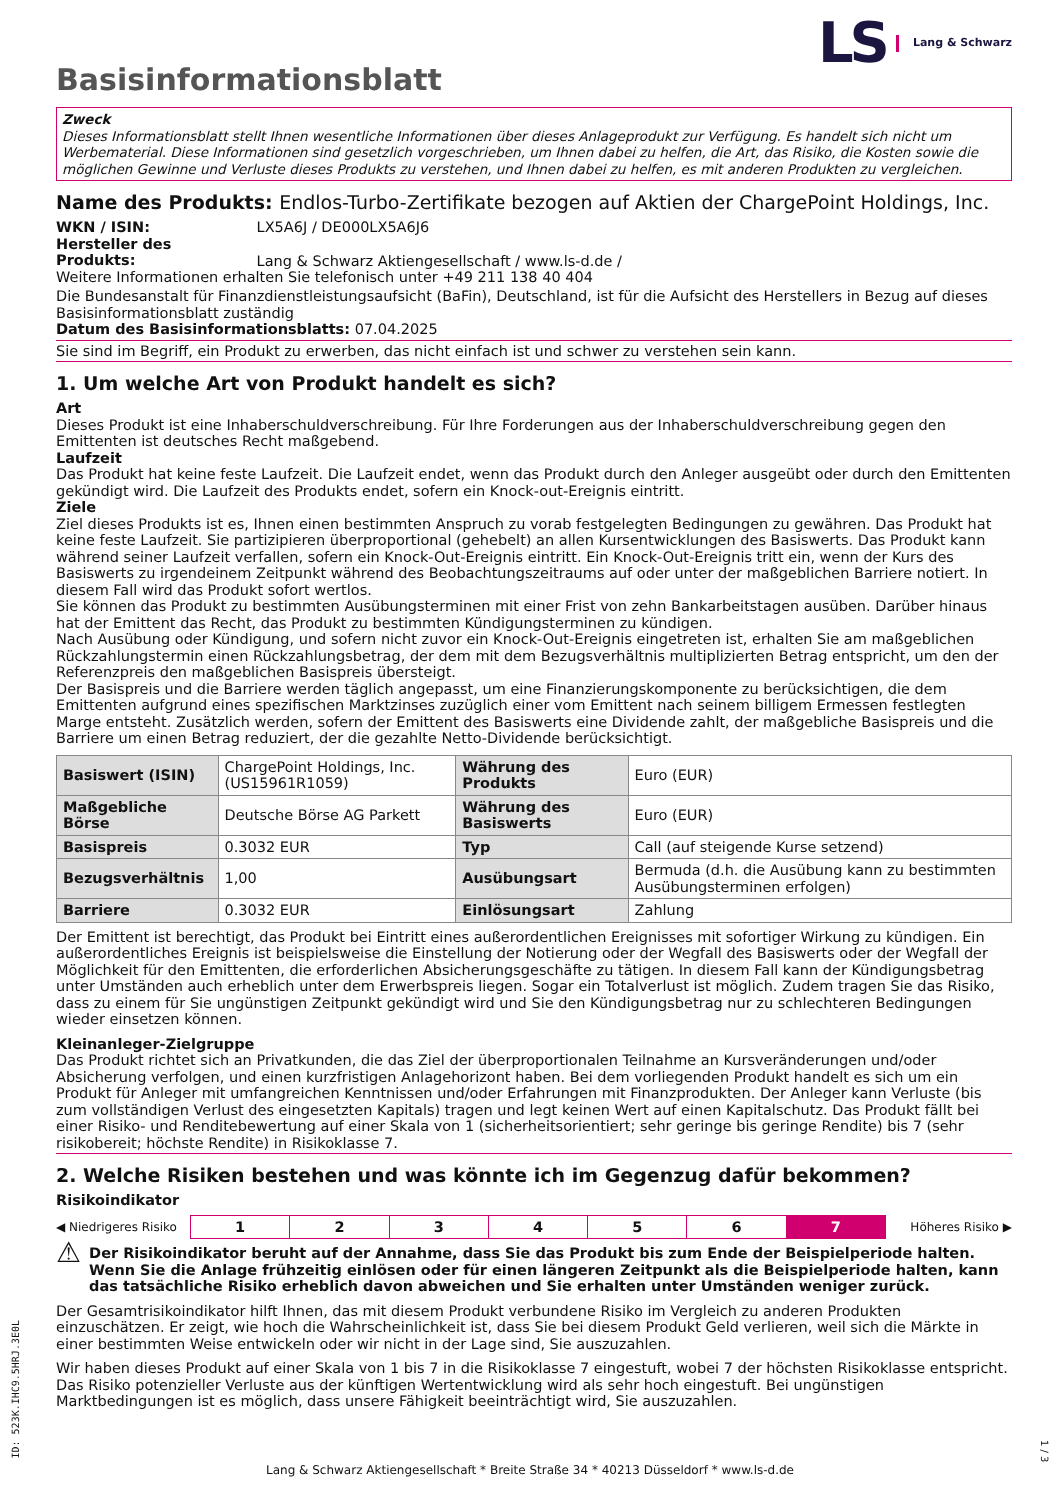LS Lang & Schwarz
Basisinformationsblatt
Zweck
Dieses Informationsblatt stellt Ihnen wesentliche Informationen über dieses Anlageprodukt zur Verfügung. Es handelt sich nicht um Werbematerial. Diese Informationen sind gesetzlich vorgeschrieben, um Ihnen dabei zu helfen, die Art, das Risiko, die Kosten sowie die möglichen Gewinne und Verluste dieses Produkts zu verstehen, und Ihnen dabei zu helfen, es mit anderen Produkten zu vergleichen.
Name des Produkts: Endlos-Turbo-Zertifikate bezogen auf Aktien der ChargePoint Holdings, Inc.
WKN / ISIN: LX5A6J / DE000LX5A6J6
Hersteller des Produkts: Lang & Schwarz Aktiengesellschaft / www.ls-d.de /
Weitere Informationen erhalten Sie telefonisch unter +49 211 138 40 404
Die Bundesanstalt für Finanzdienstleistungsaufsicht (BaFin), Deutschland, ist für die Aufsicht des Herstellers in Bezug auf dieses Basisinformationsblatt zuständig
Datum des Basisinformationsblatts: 07.04.2025
Sie sind im Begriff, ein Produkt zu erwerben, das nicht einfach ist und schwer zu verstehen sein kann.
1. Um welche Art von Produkt handelt es sich?
Art
Dieses Produkt ist eine Inhaberschuldverschreibung. Für Ihre Forderungen aus der Inhaberschuldverschreibung gegen den Emittenten ist deutsches Recht maßgebend.
Laufzeit
Das Produkt hat keine feste Laufzeit. Die Laufzeit endet, wenn das Produkt durch den Anleger ausgeübt oder durch den Emittenten gekündigt wird. Die Laufzeit des Produkts endet, sofern ein Knock-out-Ereignis eintritt.
Ziele
Ziel dieses Produkts ist es, Ihnen einen bestimmten Anspruch zu vorab festgelegten Bedingungen zu gewähren. Das Produkt hat keine feste Laufzeit. Sie partizipieren überproportional (gehebelt) an allen Kursentwicklungen des Basiswerts. Das Produkt kann während seiner Laufzeit verfallen, sofern ein Knock-Out-Ereignis eintritt. Ein Knock-Out-Ereignis tritt ein, wenn der Kurs des Basiswerts zu irgendeinem Zeitpunkt während des Beobachtungszeitraums auf oder unter der maßgeblichen Barriere notiert. In diesem Fall wird das Produkt sofort wertlos.
Sie können das Produkt zu bestimmten Ausübungsterminen mit einer Frist von zehn Bankarbeitstagen ausüben. Darüber hinaus hat der Emittent das Recht, das Produkt zu bestimmten Kündigungsterminen zu kündigen.
Nach Ausübung oder Kündigung, und sofern nicht zuvor ein Knock-Out-Ereignis eingetreten ist, erhalten Sie am maßgeblichen Rückzahlungstermin einen Rückzahlungsbetrag, der dem mit dem Bezugsverhältnis multiplizierten Betrag entspricht, um den der Referenzpreis den maßgeblichen Basispreis übersteigt.
Der Basispreis und die Barriere werden täglich angepasst, um eine Finanzierungskomponente zu berücksichtigen, die dem Emittenten aufgrund eines spezifischen Marktzinses zuzüglich einer vom Emittent nach seinem billigem Ermessen festlegten Marge entsteht. Zusätzlich werden, sofern der Emittent des Basiswerts eine Dividende zahlt, der maßgebliche Basispreis und die Barriere um einen Betrag reduziert, der die gezahlte Netto-Dividende berücksichtigt.
| Basiswert (ISIN) | ChargePoint Holdings, Inc. (US15961R1059) | Währung des Produkts | Euro (EUR) |
| Maßgebliche Börse | Deutsche Börse AG Parkett | Währung des Basiswerts | Euro (EUR) |
| Basispreis | 0.3032 EUR | Typ | Call (auf steigende Kurse setzend) |
| Bezugsverhältnis | 1,00 | Ausübungsart | Bermuda (d.h. die Ausübung kann zu bestimmten Ausübungsterminen erfolgen) |
| Barriere | 0.3032 EUR | Einlösungsart | Zahlung |
Der Emittent ist berechtigt, das Produkt bei Eintritt eines außerordentlichen Ereignisses mit sofortiger Wirkung zu kündigen. Ein außerordentliches Ereignis ist beispielsweise die Einstellung der Notierung oder der Wegfall des Basiswerts oder der Wegfall der Möglichkeit für den Emittenten, die erforderlichen Absicherungsgeschäfte zu tätigen. In diesem Fall kann der Kündigungsbetrag unter Umständen auch erheblich unter dem Erwerbspreis liegen. Sogar ein Totalverlust ist möglich. Zudem tragen Sie das Risiko, dass zu einem für Sie ungünstigen Zeitpunkt gekündigt wird und Sie den Kündigungsbetrag nur zu schlechteren Bedingungen wieder einsetzen können.
Kleinanleger-Zielgruppe
Das Produkt richtet sich an Privatkunden, die das Ziel der überproportionalen Teilnahme an Kursveränderungen und/oder Absicherung verfolgen, und einen kurzfristigen Anlagehorizont haben. Bei dem vorliegenden Produkt handelt es sich um ein Produkt für Anleger mit umfangreichen Kenntnissen und/oder Erfahrungen mit Finanzprodukten. Der Anleger kann Verluste (bis zum vollständigen Verlust des eingesetzten Kapitals) tragen und legt keinen Wert auf einen Kapitalschutz. Das Produkt fällt bei einer Risiko- und Renditebewertung auf einer Skala von 1 (sicherheitsorientiert; sehr geringe bis geringe Rendite) bis 7 (sehr risikobereit; höchste Rendite) in Risikoklasse 7.
2. Welche Risiken bestehen und was könnte ich im Gegenzug dafür bekommen?
Risikoindikator
◀ Niedrigeres Risiko
| 1 | 2 | 3 | 4 | 5 | 6 | 7 |
Höheres Risiko ▶
⚠ Der Risikoindikator beruht auf der Annahme, dass Sie das Produkt bis zum Ende der Beispielperiode halten. Wenn Sie die Anlage frühzeitig einlösen oder für einen längeren Zeitpunkt als die Beispielperiode halten, kann das tatsächliche Risiko erheblich davon abweichen und Sie erhalten unter Umständen weniger zurück.
Der Gesamtrisikoindikator hilft Ihnen, das mit diesem Produkt verbundene Risiko im Vergleich zu anderen Produkten einzuschätzen. Er zeigt, wie hoch die Wahrscheinlichkeit ist, dass Sie bei diesem Produkt Geld verlieren, weil sich die Märkte in einer bestimmten Weise entwickeln oder wir nicht in der Lage sind, Sie auszuzahlen.
Wir haben dieses Produkt auf einer Skala von 1 bis 7 in die Risikoklasse 7 eingestuft, wobei 7 der höchsten Risikoklasse entspricht. Das Risiko potenzieller Verluste aus der künftigen Wertentwicklung wird als sehr hoch eingestuft. Bei ungünstigen Marktbedingungen ist es möglich, dass unsere Fähigkeit beeinträchtigt wird, Sie auszuzahlen.
Lang & Schwarz Aktiengesellschaft * Breite Straße 34 * 40213 Düsseldorf * www.ls-d.de
ID: 523K.IHC9.5HRJ.3E0L
1 / 3